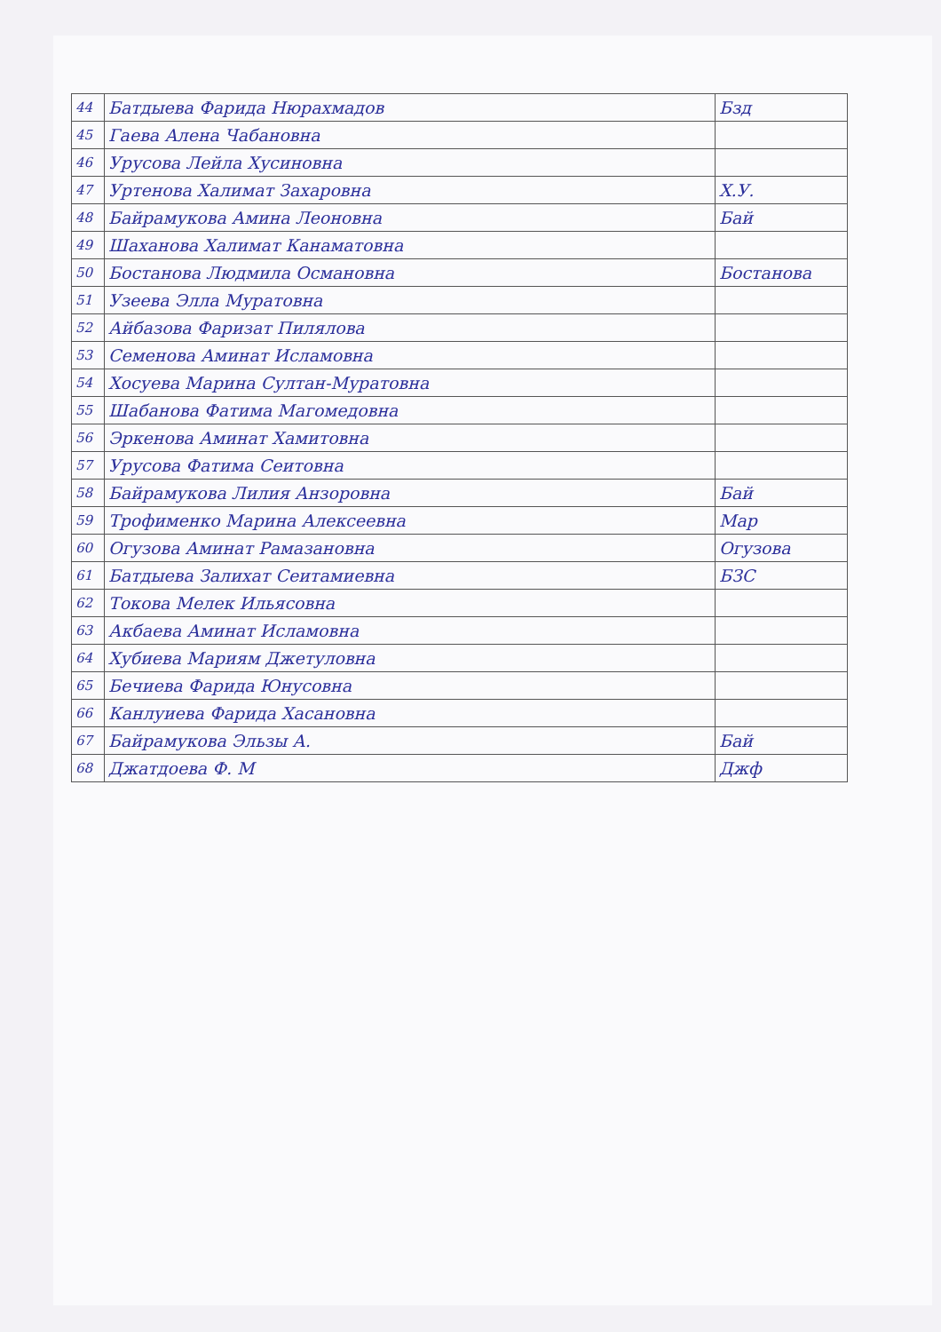| 44 | Батдыева Фарида Нюрахмадов | Бзд |
| 45 | Гаева Алена Чабановна | |
| 46 | Урусова Лейла Хусиновна | |
| 47 | Уртенова Халимат Захаровна | Х.У. |
| 48 | Байрамукова Амина Леоновна | Бай |
| 49 | Шаханова Халимат Канаматовна | |
| 50 | Бостанова Людмила Османовна | Бостанова |
| 51 | Узеева Элла Муратовна | |
| 52 | Айбазова Фаризат Пилялова | |
| 53 | Семенова Аминат Исламовна | |
| 54 | Хосуева Марина Султан-Муратовна | |
| 55 | Шабанова Фатима Магомедовна | |
| 56 | Эркенова Аминат Хамитовна | |
| 57 | Урусова Фатима Сеитовна | |
| 58 | Байрамукова Лилия Анзоровна | Бай |
| 59 | Трофименко Марина Алексеевна | Мар |
| 60 | Огузова Аминат Рамазановна | Огузова |
| 61 | Батдыева Залихат Сеитамиевна | БЗС |
| 62 | Токова Мелек Ильясовна | |
| 63 | Акбаева Аминат Исламовна | |
| 64 | Хубиева Мариям Джетуловна | |
| 65 | Бечиева Фарида Юнусовна | |
| 66 | Канлуиева Фарида Хасановна | |
| 67 | Байрамукова Эльзы А. | Бай |
| 68 | Джатдоева Ф. М | Джф |